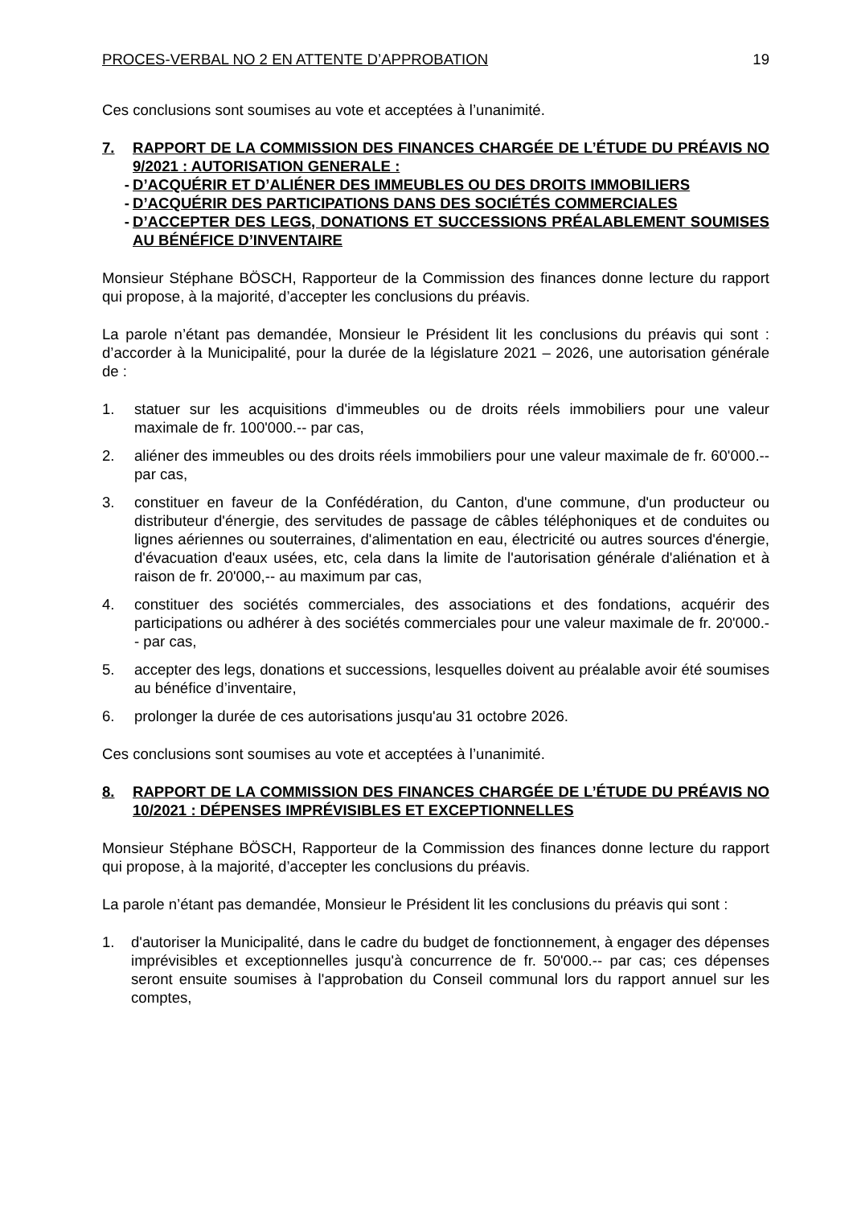PROCES-VERBAL NO 2 EN ATTENTE D’APPROBATION 19
Ces conclusions sont soumises au vote et acceptées à l’unanimité.
7. RAPPORT DE LA COMMISSION DES FINANCES CHARGÉE DE L’ÉTUDE DU PRÉAVIS NO 9/2021 : AUTORISATION GENERALE :
- D’ACQUÉRIR ET D’ALIÉNER DES IMMEUBLES OU DES DROITS IMMOBILIERS
- D’ACQUÉRIR DES PARTICIPATIONS DANS DES SOCIÉTÉS COMMERCIALES
- D’ACCEPTER DES LEGS, DONATIONS ET SUCCESSIONS PRÉALABLEMENT SOUMISES AU BÉNÉFICE D’INVENTAIRE
Monsieur Stéphane BÖSCH, Rapporteur de la Commission des finances donne lecture du rapport qui propose, à la majorité, d’accepter les conclusions du préavis.
La parole n’étant pas demandée, Monsieur le Président lit les conclusions du préavis qui sont : d’accorder à la Municipalité, pour la durée de la législature 2021 – 2026, une autorisation générale de :
1. statuer sur les acquisitions d'immeubles ou de droits réels immobiliers pour une valeur maximale de fr. 100'000.-- par cas,
2. aliéner des immeubles ou des droits réels immobiliers pour une valeur maximale de fr. 60'000.-- par cas,
3. constituer en faveur de la Confédération, du Canton, d'une commune, d'un producteur ou distributeur d'énergie, des servitudes de passage de câbles téléphoniques et de conduites ou lignes aériennes ou souterraines, d'alimentation en eau, électricité ou autres sources d'énergie, d'évacuation d'eaux usées, etc, cela dans la limite de l'autorisation générale d'aliénation et à raison de fr. 20'000,-- au maximum par cas,
4. constituer des sociétés commerciales, des associations et des fondations, acquérir des participations ou adhérer à des sociétés commerciales pour une valeur maximale de fr. 20'000.-- par cas,
5. accepter des legs, donations et successions, lesquelles doivent au préalable avoir été soumises au bénéfice d’inventaire,
6. prolonger la durée de ces autorisations jusqu'au 31 octobre 2026.
Ces conclusions sont soumises au vote et acceptées à l’unanimité.
8. RAPPORT DE LA COMMISSION DES FINANCES CHARGÉE DE L’ÉTUDE DU PRÉAVIS NO 10/2021 : DÉPENSES IMPRÉVISIBLES ET EXCEPTIONNELLES
Monsieur Stéphane BÖSCH, Rapporteur de la Commission des finances donne lecture du rapport qui propose, à la majorité, d’accepter les conclusions du préavis.
La parole n’étant pas demandée, Monsieur le Président lit les conclusions du préavis qui sont :
1. d'autoriser la Municipalité, dans le cadre du budget de fonctionnement, à engager des dépenses imprévisibles et exceptionnelles jusqu'à concurrence de fr. 50'000.-- par cas; ces dépenses seront ensuite soumises à l'approbation du Conseil communal lors du rapport annuel sur les comptes,